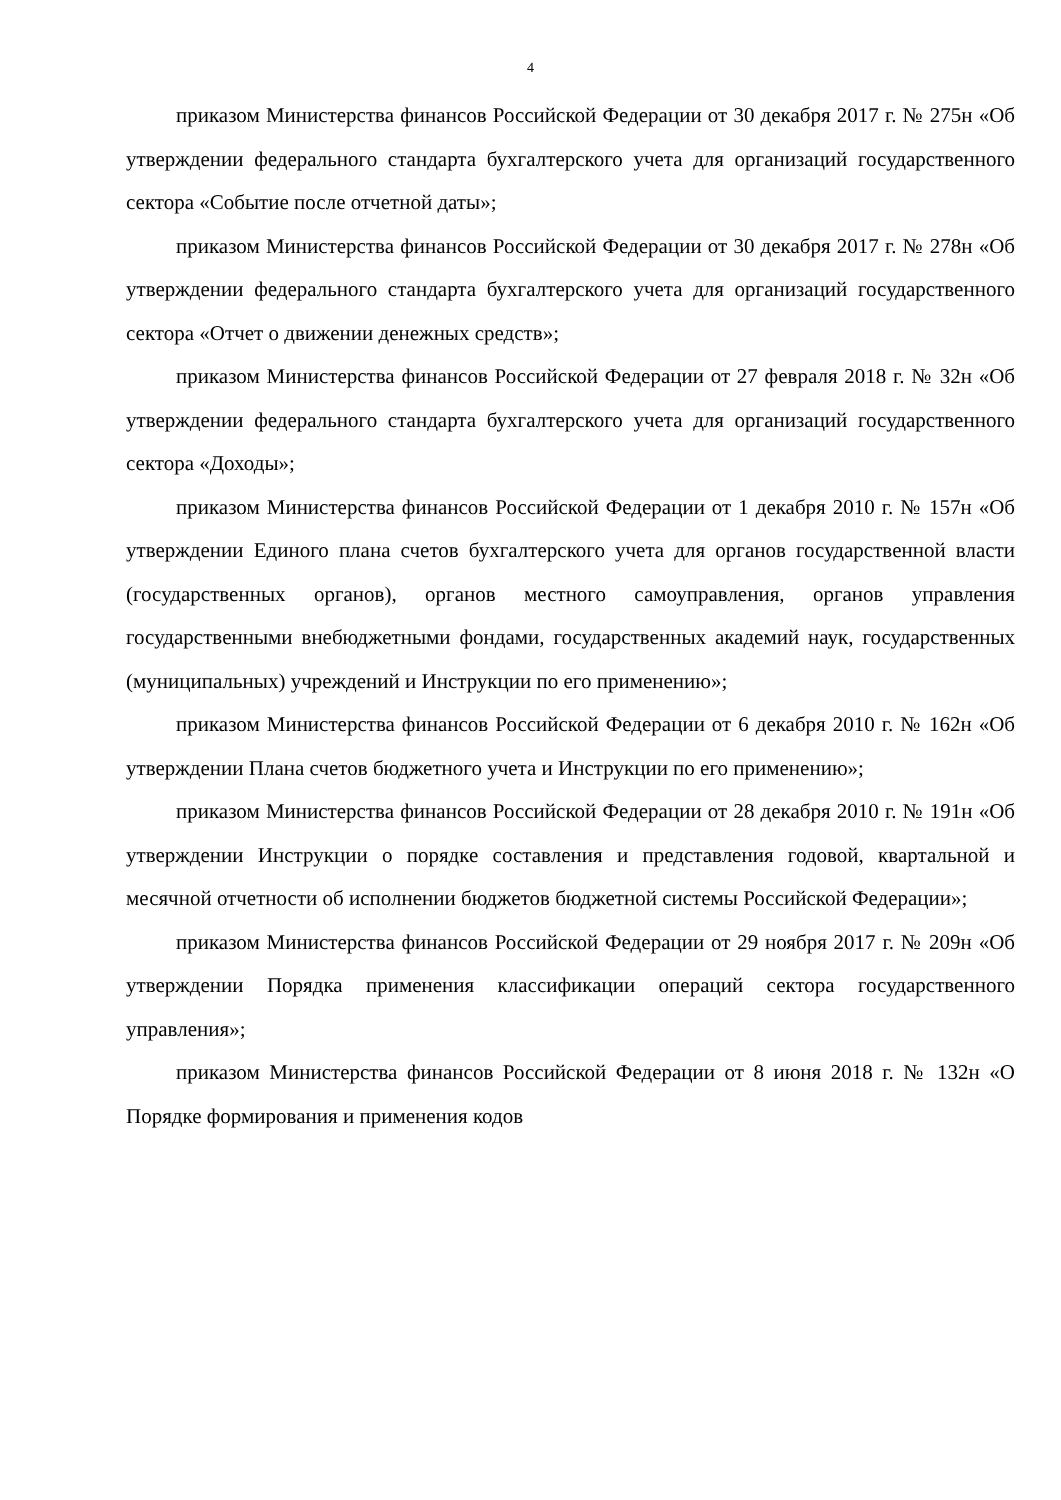4
приказом Министерства финансов Российской Федерации от 30 декабря 2017 г. № 275н «Об утверждении федерального стандарта бухгалтерского учета для организаций государственного сектора «Событие после отчетной даты»;
приказом Министерства финансов Российской Федерации от 30 декабря 2017 г. № 278н «Об утверждении федерального стандарта бухгалтерского учета для организаций государственного сектора «Отчет о движении денежных средств»;
приказом Министерства финансов Российской Федерации от 27 февраля 2018 г. № 32н «Об утверждении федерального стандарта бухгалтерского учета для организаций государственного сектора «Доходы»;
приказом Министерства финансов Российской Федерации от 1 декабря 2010 г. № 157н «Об утверждении Единого плана счетов бухгалтерского учета для органов государственной власти (государственных органов), органов местного самоуправления, органов управления государственными внебюджетными фондами, государственных академий наук, государственных (муниципальных) учреждений и Инструкции по его применению»;
приказом Министерства финансов Российской Федерации от 6 декабря 2010 г. № 162н «Об утверждении Плана счетов бюджетного учета и Инструкции по его применению»;
приказом Министерства финансов Российской Федерации от 28 декабря 2010 г. № 191н «Об утверждении Инструкции о порядке составления и представления годовой, квартальной и месячной отчетности об исполнении бюджетов бюджетной системы Российской Федерации»;
приказом Министерства финансов Российской Федерации от 29 ноября 2017 г. № 209н «Об утверждении Порядка применения классификации операций сектора государственного управления»;
приказом Министерства финансов Российской Федерации от 8 июня 2018 г. № 132н «О Порядке формирования и применения кодов